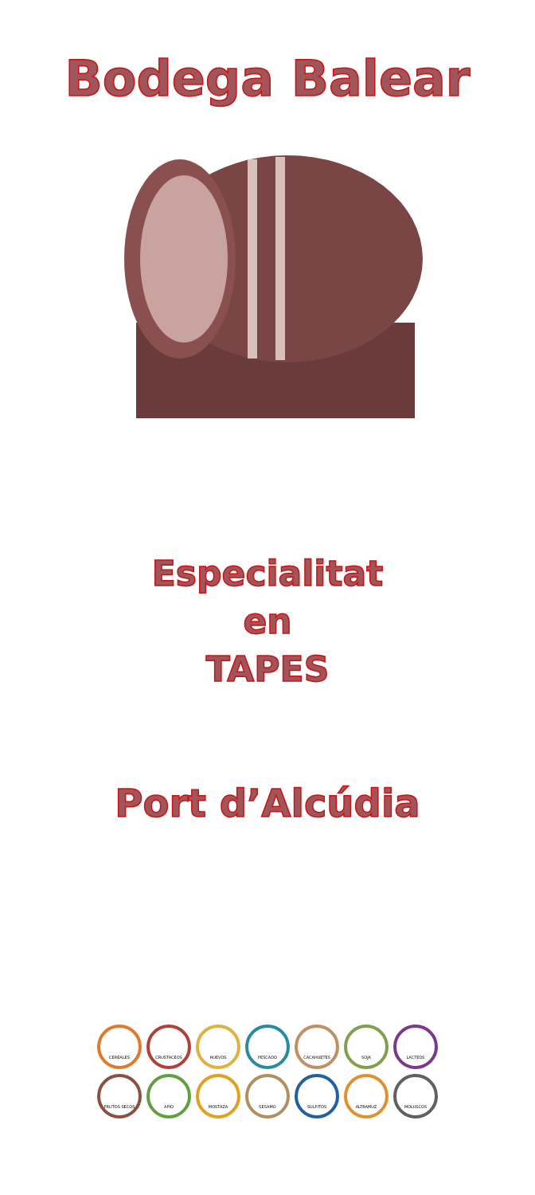Bodega Balear
Especialitat
en
TAPES
Port d’Alcúdia
CEREALES
CRUSTACEOS
HUEVOS
PESCADO
CACAHUETES
SOJA
LACTEOS
FRUTOS SECOS
APIO
MOSTAZA
SESAMO
SULFITOS
ALTRAMUZ
MOLUSCOS